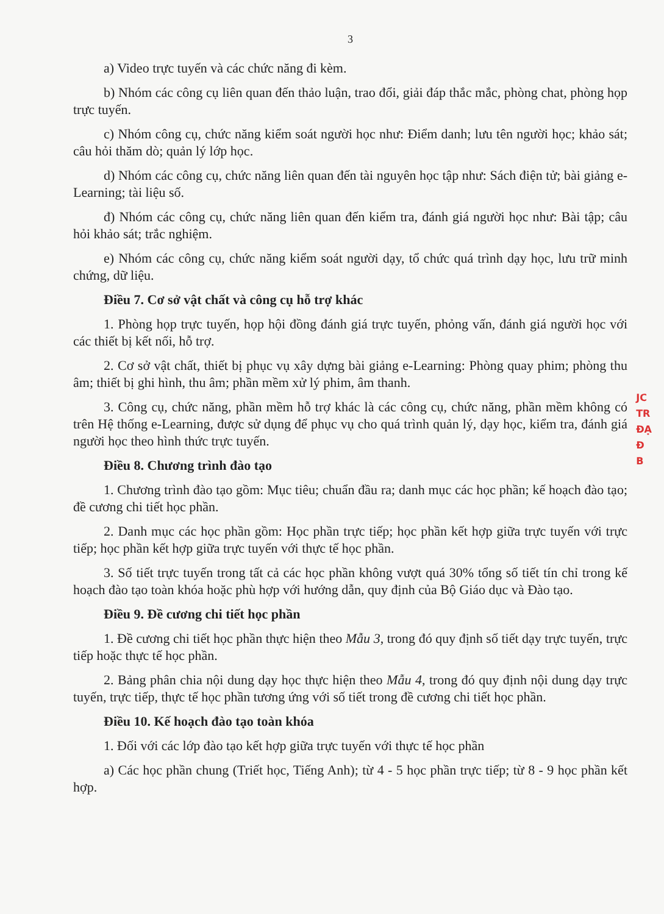3
a) Video trực tuyến và các chức năng đi kèm.
b) Nhóm các công cụ liên quan đến thảo luận, trao đổi, giải đáp thắc mắc, phòng chat, phòng họp trực tuyến.
c) Nhóm công cụ, chức năng kiểm soát người học như: Điểm danh; lưu tên người học; khảo sát; câu hỏi thăm dò; quản lý lớp học.
d) Nhóm các công cụ, chức năng liên quan đến tài nguyên học tập như: Sách điện tử; bài giảng e-Learning; tài liệu số.
đ) Nhóm các công cụ, chức năng liên quan đến kiểm tra, đánh giá người học như: Bài tập; câu hỏi khảo sát; trắc nghiệm.
e) Nhóm các công cụ, chức năng kiểm soát người dạy, tổ chức quá trình dạy học, lưu trữ minh chứng, dữ liệu.
Điều 7. Cơ sở vật chất và công cụ hỗ trợ khác
1. Phòng họp trực tuyến, họp hội đồng đánh giá trực tuyến, phỏng vấn, đánh giá người học với các thiết bị kết nối, hỗ trợ.
2. Cơ sở vật chất, thiết bị phục vụ xây dựng bài giảng e-Learning: Phòng quay phim; phòng thu âm; thiết bị ghi hình, thu âm; phần mềm xử lý phim, âm thanh.
3. Công cụ, chức năng, phần mềm hỗ trợ khác là các công cụ, chức năng, phần mềm không có trên Hệ thống e-Learning, được sử dụng để phục vụ cho quá trình quản lý, dạy học, kiểm tra, đánh giá người học theo hình thức trực tuyến.
Điều 8. Chương trình đào tạo
1. Chương trình đào tạo gồm: Mục tiêu; chuẩn đầu ra; danh mục các học phần; kế hoạch đào tạo; đề cương chi tiết học phần.
2. Danh mục các học phần gồm: Học phần trực tiếp; học phần kết hợp giữa trực tuyến với trực tiếp; học phần kết hợp giữa trực tuyến với thực tế học phần.
3. Số tiết trực tuyến trong tất cả các học phần không vượt quá 30% tổng số tiết tín chỉ trong kế hoạch đào tạo toàn khóa hoặc phù hợp với hướng dẫn, quy định của Bộ Giáo dục và Đào tạo.
Điều 9. Đề cương chi tiết học phần
1. Đề cương chi tiết học phần thực hiện theo Mẫu 3, trong đó quy định số tiết dạy trực tuyến, trực tiếp hoặc thực tế học phần.
2. Bảng phân chia nội dung dạy học thực hiện theo Mẫu 4, trong đó quy định nội dung dạy trực tuyến, trực tiếp, thực tế học phần tương ứng với số tiết trong đề cương chi tiết học phần.
Điều 10. Kế hoạch đào tạo toàn khóa
1. Đối với các lớp đào tạo kết hợp giữa trực tuyến với thực tế học phần
a) Các học phần chung (Triết học, Tiếng Anh); từ 4 - 5 học phần trực tiếp; từ 8 - 9 học phần kết hợp.
JC
TR
ĐẠ
Đ
B